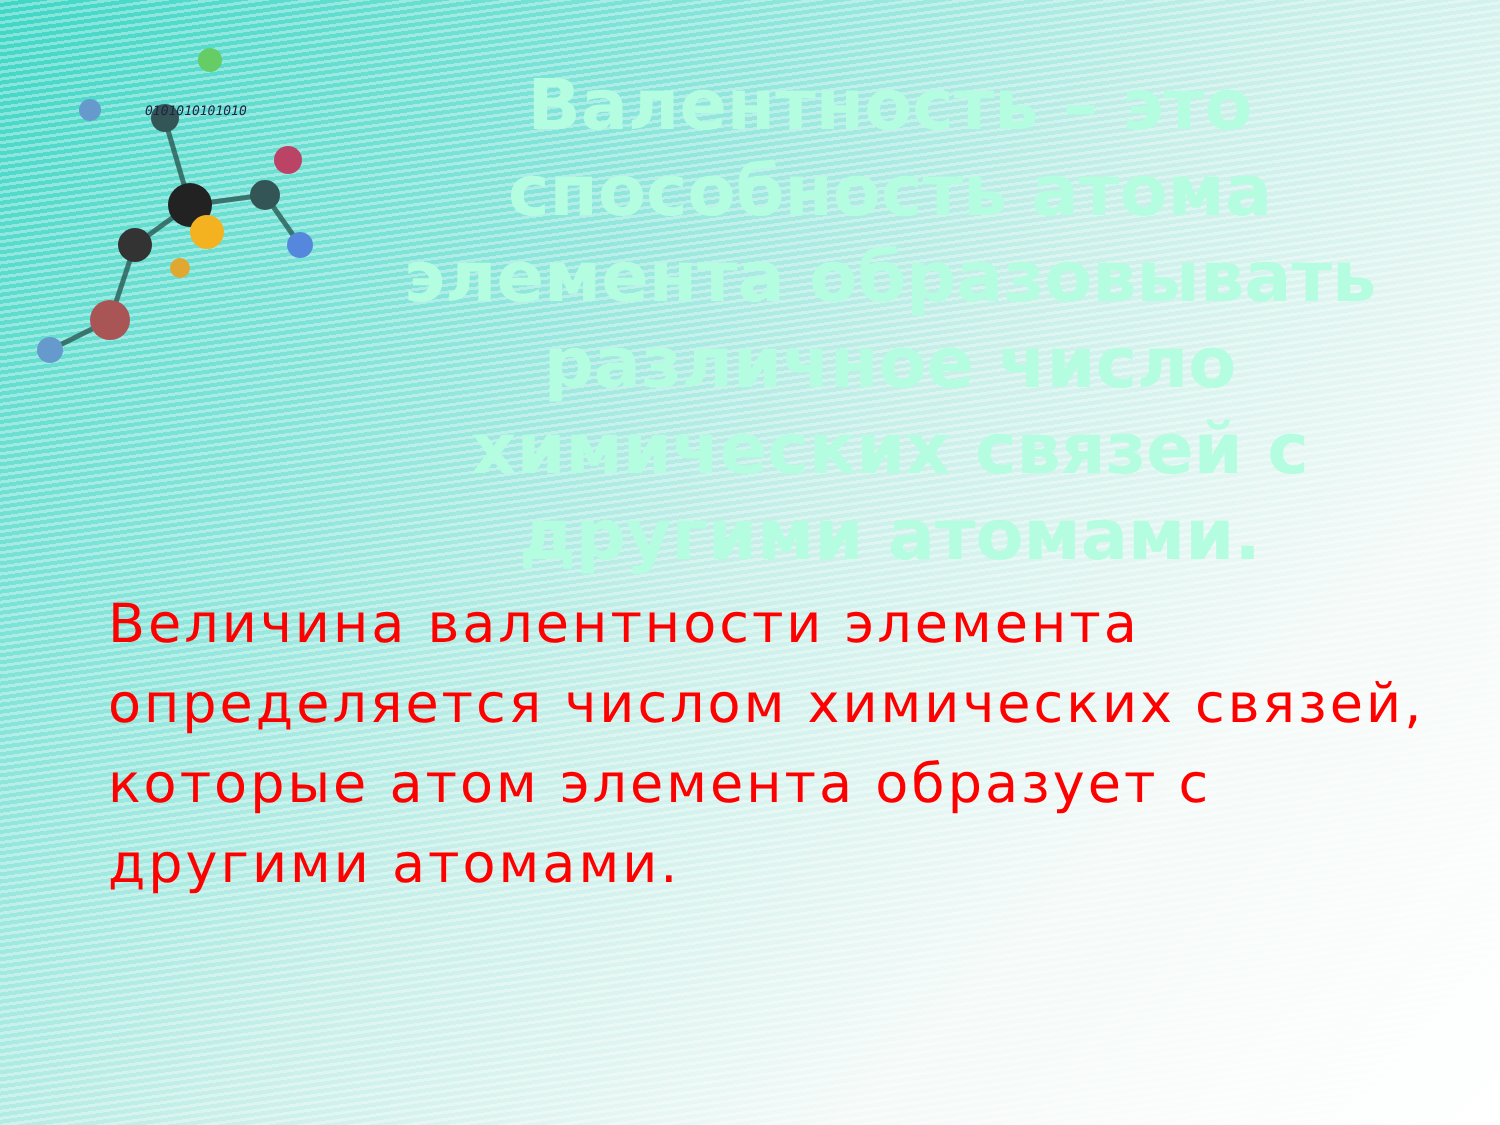0101010101010
Валентность – это способность атома элемента образовывать различное число химических связей с другими атомами.
Величина валентности элемента определяется числом химических связей, которые атом элемента образует с
другими атомами.